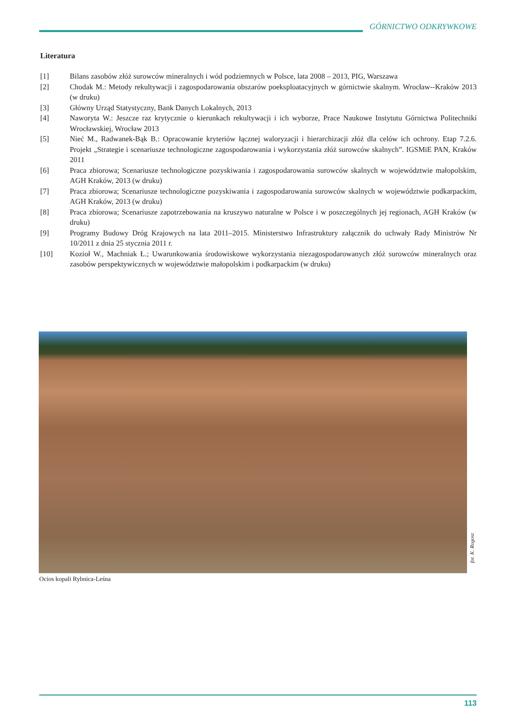GÓRNICTWO ODKRYWKOWE
Literatura
[1] Bilans zasobów złóż surowców mineralnych i wód podziemnych w Polsce, lata 2008 – 2013, PIG, Warszawa
[2] Chodak M.: Metody rekultywacji i zagospodarowania obszarów poeksploatacyjnych w górnictwie skalnym. Wrocław--Kraków 2013 (w druku)
[3] Główny Urząd Statystyczny, Bank Danych Lokalnych, 2013
[4] Naworyta W.: Jeszcze raz krytycznie o kierunkach rekultywacji i ich wyborze, Prace Naukowe Instytutu Górnictwa Politechniki Wrocławskiej, Wrocław 2013
[5] Nieć M., Radwanek-Bąk B.: Opracowanie kryteriów łącznej waloryzacji i hierarchizacji złóż dla celów ich ochrony. Etap 7.2.6. Projekt „Strategie i scenariusze technologiczne zagospodarowania i wykorzystania złóż surowców skalnych”. IGSMiE PAN, Kraków 2011
[6] Praca zbiorowa; Scenariusze technologiczne pozyskiwania i zagospodarowania surowców skalnych w województwie małopolskim, AGH Kraków, 2013 (w druku)
[7] Praca zbiorowa; Scenariusze technologiczne pozyskiwania i zagospodarowania surowców skalnych w województwie podkarpackim, AGH Kraków, 2013 (w druku)
[8] Praca zbiorowa; Scenariusze zapotrzebowania na kruszywo naturalne w Polsce i w poszczególnych jej regionach, AGH Kraków (w druku)
[9] Programy Budowy Dróg Krajowych na lata 2011–2015. Ministerstwo Infrastruktury załącznik do uchwały Rady Ministrów Nr 10/2011 z dnia 25 stycznia 2011 r.
[10] Kozioł W., Machniak Ł.; Uwarunkowania środowiskowe wykorzystania niezagospodarowanych złóż surowców mineralnych oraz zasobów perspektywicznych w województwie małopolskim i podkarpackim (w druku)
fot. K. Rogosz
Ocios kopali Rybnica-Leśna
113